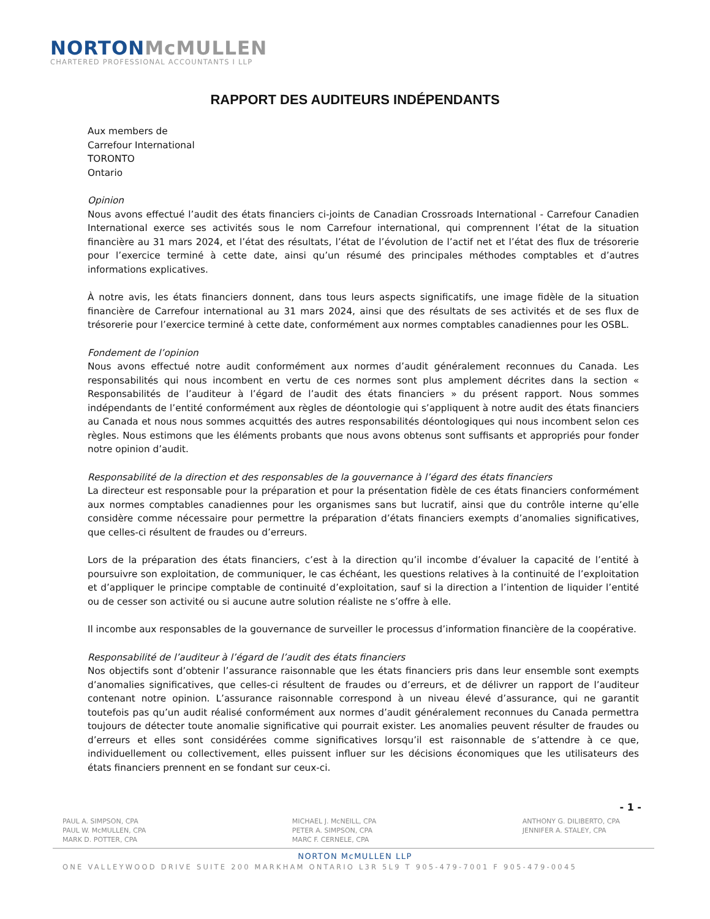NORTON McMULLEN
CHARTERED PROFESSIONAL ACCOUNTANTS I LLP
RAPPORT DES AUDITEURS INDÉPENDANTS
Aux members de
Carrefour International
TORONTO
Ontario
Opinion
Nous avons effectué l’audit des états financiers ci-joints de Canadian Crossroads International - Carrefour Canadien International exerce ses activités sous le nom Carrefour international, qui comprennent l’état de la situation financière au 31 mars 2024, et l’état des résultats, l’état de l’évolution de l’actif net et l’état des flux de trésorerie pour l’exercice terminé à cette date, ainsi qu’un résumé des principales méthodes comptables et d’autres informations explicatives.
À notre avis, les états financiers donnent, dans tous leurs aspects significatifs, une image fidèle de la situation financière de Carrefour international au 31 mars 2024, ainsi que des résultats de ses activités et de ses flux de trésorerie pour l’exercice terminé à cette date, conformément aux normes comptables canadiennes pour les OSBL.
Fondement de l’opinion
Nous avons effectué notre audit conformément aux normes d’audit généralement reconnues du Canada. Les responsabilités qui nous incombent en vertu de ces normes sont plus amplement décrites dans la section « Responsabilités de l’auditeur à l’égard de l’audit des états financiers » du présent rapport. Nous sommes indépendants de l’entité conformément aux règles de déontologie qui s’appliquent à notre audit des états financiers au Canada et nous nous sommes acquittés des autres responsabilités déontologiques qui nous incombent selon ces règles. Nous estimons que les éléments probants que nous avons obtenus sont suffisants et appropriés pour fonder notre opinion d’audit.
Responsabilité de la direction et des responsables de la gouvernance à l’égard des états financiers
La directeur est responsable pour la préparation et pour la présentation fidèle de ces états financiers conformément aux normes comptables canadiennes pour les organismes sans but lucratif, ainsi que du contrôle interne qu’elle considère comme nécessaire pour permettre la préparation d’états financiers exempts d’anomalies significatives, que celles-ci résultent de fraudes ou d’erreurs.
Lors de la préparation des états financiers, c’est à la direction qu’il incombe d’évaluer la capacité de l’entité à poursuivre son exploitation, de communiquer, le cas échéant, les questions relatives à la continuité de l’exploitation et d’appliquer le principe comptable de continuité d’exploitation, sauf si la direction a l’intention de liquider l’entité ou de cesser son activité ou si aucune autre solution réaliste ne s’offre à elle.
Il incombe aux responsables de la gouvernance de surveiller le processus d’information financière de la coopérative.
Responsabilité de l’auditeur à l’égard de l’audit des états financiers
Nos objectifs sont d’obtenir l’assurance raisonnable que les états financiers pris dans leur ensemble sont exempts d’anomalies significatives, que celles-ci résultent de fraudes ou d’erreurs, et de délivrer un rapport de l’auditeur contenant notre opinion. L’assurance raisonnable correspond à un niveau élevé d’assurance, qui ne garantit toutefois pas qu’un audit réalisé conformément aux normes d’audit généralement reconnues du Canada permettra toujours de détecter toute anomalie significative qui pourrait exister. Les anomalies peuvent résulter de fraudes ou d’erreurs et elles sont considérées comme significatives lorsqu’il est raisonnable de s’attendre à ce que, individuellement ou collectivement, elles puissent influer sur les décisions économiques que les utilisateurs des états financiers prennent en se fondant sur ceux-ci.
- 1 -
PAUL A. SIMPSON, CPA
PAUL W. McMULLEN, CPA
MARK D. POTTER, CPA
MICHAEL J. McNEILL, CPA
PETER A. SIMPSON, CPA
MARC F. CERNELE, CPA
ANTHONY G. DILIBERTO, CPA
JENNIFER A. STALEY, CPA
NORTON McMULLEN LLP
ONE VALLEYWOOD DRIVE SUITE 200 MARKHAM ONTARIO L3R 5L9 T 905-479-7001 F 905-479-0045